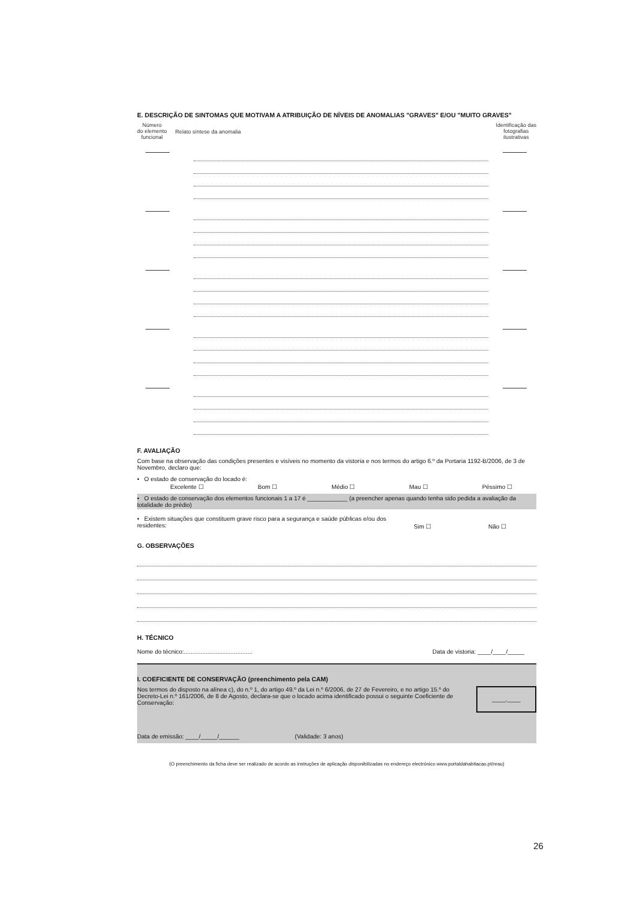E. DESCRIÇÃO DE SINTOMAS QUE MOTIVAM A ATRIBUIÇÃO DE NÍVEIS DE ANOMALIAS "GRAVES" E/OU "MUITO GRAVES"
Número
do elemento
funcional Relato síntese da anomalia
Identificação das
fotografias
ilustrativas
F. AVALIAÇÃO
Com base na observação das condições presentes e visíveis no momento da vistoria e nos termos do artigo 6.º da Portaria 1192-B/2006, de 3 de Novembro, declaro que:
• O estado de conservação do locado é:
Excelente ☐ Bom ☐ Médio ☐ Mau ☐ Péssimo ☐
• O estado de conservação dos elementos funcionais 1 a 17 é ____________ (a preencher apenas quando tenha sido pedida a avaliação da totalidade do prédio)
• Existem situações que constituem grave risco para a segurança e saúde públicas e/ou dos residentes: Sim ☐ Não ☐
G. OBSERVAÇÕES
H. TÉCNICO
Nome do técnico:......................................... Data de vistoria: ____/____/_____
I. COEFICIENTE DE CONSERVAÇÃO (preenchimento pela CAM)
Nos termos do disposto na alínea c), do n.º 1, do artigo 49.º da Lei n.º 6/2006, de 27 de Fevereiro, e no artigo 15.º do Decreto-Lei n.º 161/2006, de 8 de Agosto, declara-se que o locado acima identificado possui o seguinte Coeficiente de Conservação: ____,____
Data de emissão: ____/_____/______ (Validade: 3 anos)
(O preenchimento da ficha deve ser realizado de acordo as instruções de aplicação disponibilizadas no endereço electrónico www.portaldahabitacao.pt/nrau)
26